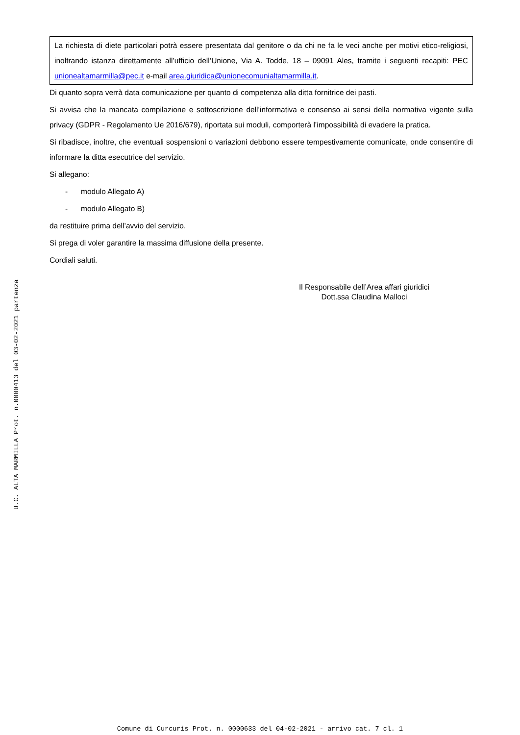La richiesta di diete particolari potrà essere presentata dal genitore o da chi ne fa le veci anche per motivi etico-religiosi, inoltrando istanza direttamente all’ufficio dell’Unione, Via A. Todde, 18 – 09091 Ales, tramite i seguenti recapiti: PEC unionealtamarmilla@pec.it e-mail area.giuridica@unionecomunialtamarmilla.it.
Di quanto sopra verrà data comunicazione per quanto di competenza alla ditta fornitrice dei pasti.
Si avvisa che la mancata compilazione e sottoscrizione dell’informativa e consenso ai sensi della normativa vigente sulla privacy (GDPR - Regolamento Ue 2016/679), riportata sui moduli, comporterà l’impossibilità di evadere la pratica.
Si ribadisce, inoltre, che eventuali sospensioni o variazioni debbono essere tempestivamente comunicate, onde consentire di informare la ditta esecutrice del servizio.
Si allegano:
- modulo Allegato A)
- modulo Allegato B)
da restituire prima dell’avvio del servizio.
Si prega di voler garantire la massima diffusione della presente.
Cordiali saluti.
Il Responsabile dell’Area affari giuridici
Dott.ssa Claudina Malloci
U.C. ALTA MARMILLA Prot. n.0000413 del 03-02-2021 partenza
Comune di Curcuris Prot. n. 0000633 del 04-02-2021 - arrivo cat. 7 cl. 1